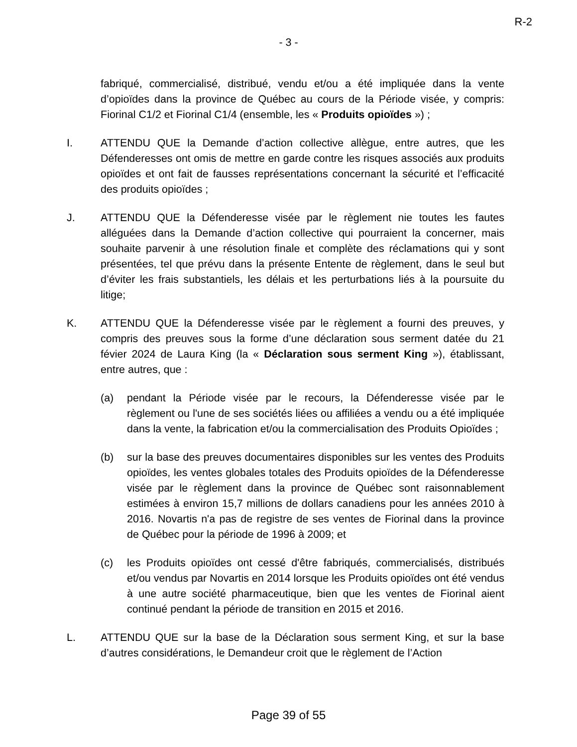R-2
- 3 -
fabriqué, commercialisé, distribué, vendu et/ou a été impliquée dans la vente d’opioïdes dans la province de Québec au cours de la Période visée, y compris: Fiorinal C1/2 et Fiorinal C1/4 (ensemble, les « Produits opioïdes ») ;
I. ATTENDU QUE la Demande d’action collective allègue, entre autres, que les Défenderesses ont omis de mettre en garde contre les risques associés aux produits opioïdes et ont fait de fausses représentations concernant la sécurité et l’efficacité des produits opioïdes ;
J. ATTENDU QUE la Défenderesse visée par le règlement nie toutes les fautes alléguées dans la Demande d’action collective qui pourraient la concerner, mais souhaite parvenir à une résolution finale et complète des réclamations qui y sont présentées, tel que prévu dans la présente Entente de règlement, dans le seul but d’éviter les frais substantiels, les délais et les perturbations liés à la poursuite du litige;
K. ATTENDU QUE la Défenderesse visée par le règlement a fourni des preuves, y compris des preuves sous la forme d’une déclaration sous serment datée du 21 févier 2024 de Laura King (la « Déclaration sous serment King »), établissant, entre autres, que :
(a) pendant la Période visée par le recours, la Défenderesse visée par le règlement ou l'une de ses sociétés liées ou affiliées a vendu ou a été impliquée dans la vente, la fabrication et/ou la commercialisation des Produits Opioïdes ;
(b) sur la base des preuves documentaires disponibles sur les ventes des Produits opioïdes, les ventes globales totales des Produits opioïdes de la Défenderesse visée par le règlement dans la province de Québec sont raisonnablement estimées à environ 15,7 millions de dollars canadiens pour les années 2010 à 2016. Novartis n'a pas de registre de ses ventes de Fiorinal dans la province de Québec pour la période de 1996 à 2009; et
(c) les Produits opioïdes ont cessé d'être fabriqués, commercialisés, distribués et/ou vendus par Novartis en 2014 lorsque les Produits opioïdes ont été vendus à une autre société pharmaceutique, bien que les ventes de Fiorinal aient continué pendant la période de transition en 2015 et 2016.
L. ATTENDU QUE sur la base de la Déclaration sous serment King, et sur la base d’autres considérations, le Demandeur croit que le règlement de l’Action
Page 39 of 55